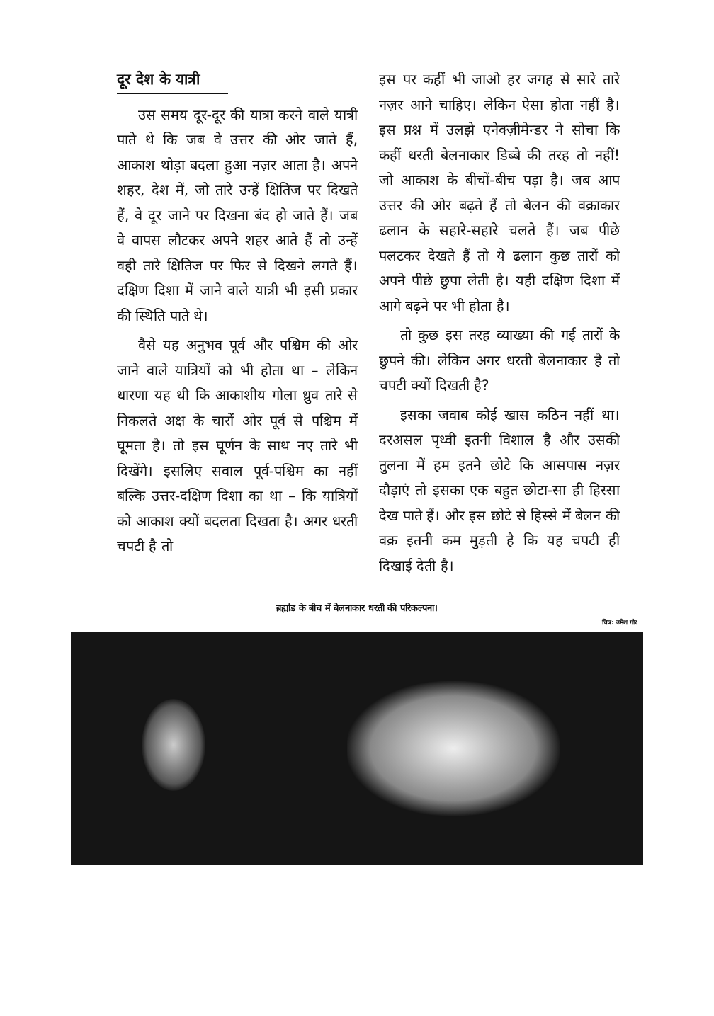दूर देश के यात्री
उस समय दूर-दूर की यात्रा करने वाले यात्री पाते थे कि जब वे उत्तर की ओर जाते हैं, आकाश थोड़ा बदला हुआ नज़र आता है। अपने शहर, देश में, जो तारे उन्हें क्षितिज पर दिखते हैं, वे दूर जाने पर दिखना बंद हो जाते हैं। जब वे वापस लौटकर अपने शहर आते हैं तो उन्हें वही तारे क्षितिज पर फिर से दिखने लगते हैं। दक्षिण दिशा में जाने वाले यात्री भी इसी प्रकार की स्थिति पाते थे।
वैसे यह अनुभव पूर्व और पश्चिम की ओर जाने वाले यात्रियों को भी होता था – लेकिन धारणा यह थी कि आकाशीय गोला ध्रुव तारे से निकलते अक्ष के चारों ओर पूर्व से पश्चिम में घूमता है। तो इस घूर्णन के साथ नए तारे भी दिखेंगे। इसलिए सवाल पूर्व-पश्चिम का नहीं बल्कि उत्तर-दक्षिण दिशा का था – कि यात्रियों को आकाश क्यों बदलता दिखता है। अगर धरती चपटी है तो
इस पर कहीं भी जाओ हर जगह से सारे तारे नज़र आने चाहिए। लेकिन ऐसा होता नहीं है। इस प्रश्न में उलझे एनेक्ज़ीमेन्डर ने सोचा कि कहीं धरती बेलनाकार डिब्बे की तरह तो नहीं! जो आकाश के बीचों-बीच पड़ा है। जब आप उत्तर की ओर बढ़ते हैं तो बेलन की वक्राकार ढलान के सहारे-सहारे चलते हैं। जब पीछे पलटकर देखते हैं तो ये ढलान कुछ तारों को अपने पीछे छुपा लेती है। यही दक्षिण दिशा में आगे बढ़ने पर भी होता है।
तो कुछ इस तरह व्याख्या की गई तारों के छुपने की। लेकिन अगर धरती बेलनाकार है तो चपटी क्यों दिखती है?
इसका जवाब कोई खास कठिन नहीं था। दरअसल पृथ्वी इतनी विशाल है और उसकी तुलना में हम इतने छोटे कि आसपास नज़र दौड़ाएं तो इसका एक बहुत छोटा-सा ही हिस्सा देख पाते हैं। और इस छोटे से हिस्से में बेलन की वक्र इतनी कम मुड़ती है कि यह चपटी ही दिखाई देती है।
ब्रह्मांड के बीच में बेलनाकार धरती की परिकल्पना।
चित्र: उमेश गौर